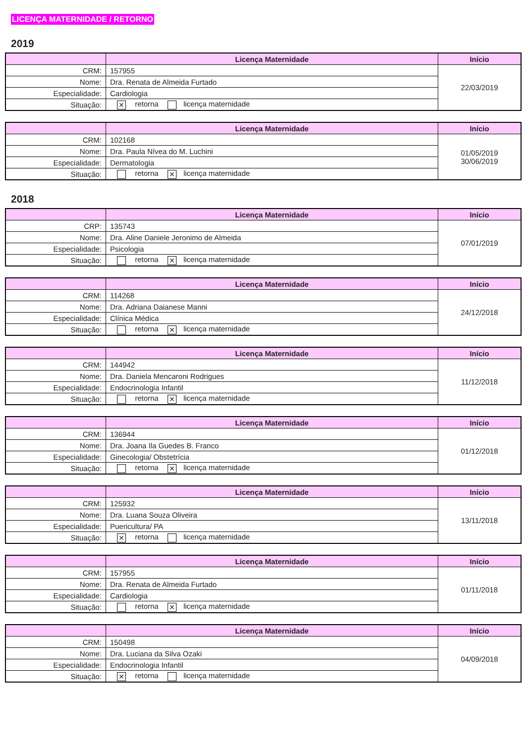LICENÇA MATERNIDADE / RETORNO
2019
| | Licença Maternidade | Início |
| --- | --- | --- |
| CRM: | 157955 | 22/03/2019 |
| Nome: | Dra. Renata de Almeida Furtado | |
| Especialidade: | Cardiologia | |
| Situação: | ✕ retorna licença maternidade | |
| | Licença Maternidade | Início |
| --- | --- | --- |
| CRM: | 102168 | 01/05/2019 30/06/2019 |
| Nome: | Dra. Paula Nívea do M. Luchini | |
| Especialidade: | Dermatologia | |
| Situação: | retorna ✕ licença maternidade | |
2018
| | Licença Maternidade | Início |
| --- | --- | --- |
| CRP: | 135743 | 07/01/2019 |
| Nome: | Dra. Aline Daniele Jeronimo de Almeida | |
| Especialidade: | Psicologia | |
| Situação: | retorna ✕ licença maternidade | |
| | Licença Maternidade | Início |
| --- | --- | --- |
| CRM: | 114268 | 24/12/2018 |
| Nome: | Dra. Adriana Daianese Manni | |
| Especialidade: | Clínica Médica | |
| Situação: | retorna ✕ licença maternidade | |
| | Licença Maternidade | Início |
| --- | --- | --- |
| CRM: | 144942 | 11/12/2018 |
| Nome: | Dra. Daniela Mencaroni Rodrigues | |
| Especialidade: | Endocrinologia Infantil | |
| Situação: | retorna ✕ licença maternidade | |
| | Licença Maternidade | Início |
| --- | --- | --- |
| CRM: | 136944 | 01/12/2018 |
| Nome: | Dra. Joana Ila Guedes B. Franco | |
| Especialidade: | Ginecologia/ Obstetrícia | |
| Situação: | retorna ✕ licença maternidade | |
| | Licença Maternidade | Início |
| --- | --- | --- |
| CRM: | 125932 | 13/11/2018 |
| Nome: | Dra. Luana Souza Oliveira | |
| Especialidade: | Puericultura/ PA | |
| Situação: | ✕ retorna licença maternidade | |
| | Licença Maternidade | Início |
| --- | --- | --- |
| CRM: | 157955 | 01/11/2018 |
| Nome: | Dra. Renata de Almeida Furtado | |
| Especialidade: | Cardiologia | |
| Situação: | retorna ✕ licença maternidade | |
| | Licença Maternidade | Início |
| --- | --- | --- |
| CRM: | 150498 | 04/09/2018 |
| Nome: | Dra. Luciana da Silva Ozaki | |
| Especialidade: | Endocrinologia Infantil | |
| Situação: | ✕ retorna licença maternidade | |